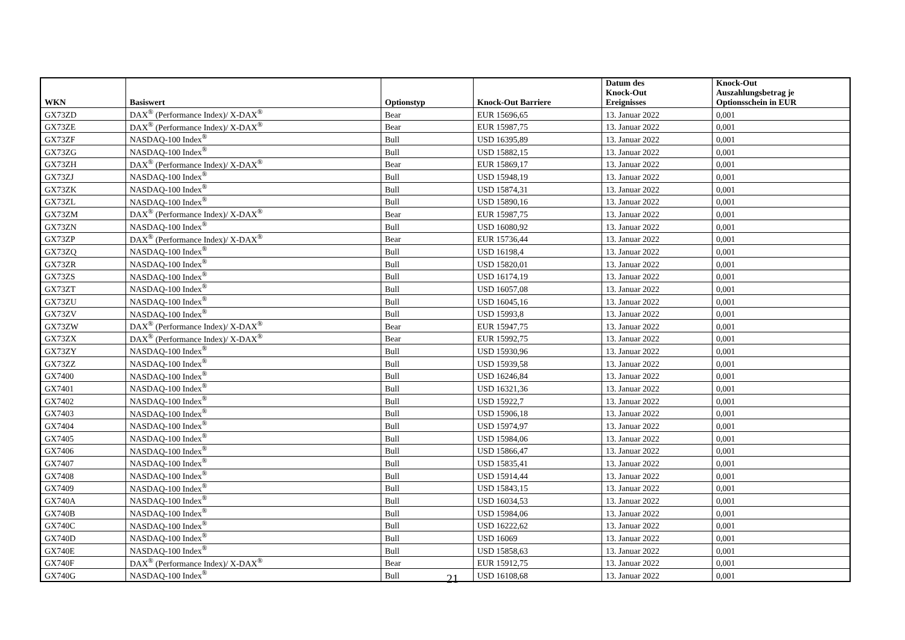| WKN | Basiswert | Optionstyp | Knock-Out Barriere | Datum des Knock-Out Ereignisses | Knock-Out Auszahlungsbetrag je Optionsschein in EUR |
| --- | --- | --- | --- | --- | --- |
| GX73ZD | DAX<sup>®</sup> (Performance Index)/ X-DAX<sup>®</sup> | Bear | EUR 15696,65 | 13. Januar 2022 | 0,001 |
| GX73ZE | DAX<sup>®</sup> (Performance Index)/ X-DAX<sup>®</sup> | Bear | EUR 15987,75 | 13. Januar 2022 | 0,001 |
| GX73ZF | NASDAQ-100 Index<sup>®</sup> | Bull | USD 16395,89 | 13. Januar 2022 | 0,001 |
| GX73ZG | NASDAQ-100 Index<sup>®</sup> | Bull | USD 15882,15 | 13. Januar 2022 | 0,001 |
| GX73ZH | DAX<sup>®</sup> (Performance Index)/ X-DAX<sup>®</sup> | Bear | EUR 15869,17 | 13. Januar 2022 | 0,001 |
| GX73ZJ | NASDAQ-100 Index<sup>®</sup> | Bull | USD 15948,19 | 13. Januar 2022 | 0,001 |
| GX73ZK | NASDAQ-100 Index<sup>®</sup> | Bull | USD 15874,31 | 13. Januar 2022 | 0,001 |
| GX73ZL | NASDAQ-100 Index<sup>®</sup> | Bull | USD 15890,16 | 13. Januar 2022 | 0,001 |
| GX73ZM | DAX<sup>®</sup> (Performance Index)/ X-DAX<sup>®</sup> | Bear | EUR 15987,75 | 13. Januar 2022 | 0,001 |
| GX73ZN | NASDAQ-100 Index<sup>®</sup> | Bull | USD 16080,92 | 13. Januar 2022 | 0,001 |
| GX73ZP | DAX<sup>®</sup> (Performance Index)/ X-DAX<sup>®</sup> | Bear | EUR 15736,44 | 13. Januar 2022 | 0,001 |
| GX73ZQ | NASDAQ-100 Index<sup>®</sup> | Bull | USD 16198,4 | 13. Januar 2022 | 0,001 |
| GX73ZR | NASDAQ-100 Index<sup>®</sup> | Bull | USD 15820,01 | 13. Januar 2022 | 0,001 |
| GX73ZS | NASDAQ-100 Index<sup>®</sup> | Bull | USD 16174,19 | 13. Januar 2022 | 0,001 |
| GX73ZT | NASDAQ-100 Index<sup>®</sup> | Bull | USD 16057,08 | 13. Januar 2022 | 0,001 |
| GX73ZU | NASDAQ-100 Index<sup>®</sup> | Bull | USD 16045,16 | 13. Januar 2022 | 0,001 |
| GX73ZV | NASDAQ-100 Index<sup>®</sup> | Bull | USD 15993,8 | 13. Januar 2022 | 0,001 |
| GX73ZW | DAX<sup>®</sup> (Performance Index)/ X-DAX<sup>®</sup> | Bear | EUR 15947,75 | 13. Januar 2022 | 0,001 |
| GX73ZX | DAX<sup>®</sup> (Performance Index)/ X-DAX<sup>®</sup> | Bear | EUR 15992,75 | 13. Januar 2022 | 0,001 |
| GX73ZY | NASDAQ-100 Index<sup>®</sup> | Bull | USD 15930,96 | 13. Januar 2022 | 0,001 |
| GX73ZZ | NASDAQ-100 Index<sup>®</sup> | Bull | USD 15939,58 | 13. Januar 2022 | 0,001 |
| GX7400 | NASDAQ-100 Index<sup>®</sup> | Bull | USD 16246,84 | 13. Januar 2022 | 0,001 |
| GX7401 | NASDAQ-100 Index<sup>®</sup> | Bull | USD 16321,36 | 13. Januar 2022 | 0,001 |
| GX7402 | NASDAQ-100 Index<sup>®</sup> | Bull | USD 15922,7 | 13. Januar 2022 | 0,001 |
| GX7403 | NASDAQ-100 Index<sup>®</sup> | Bull | USD 15906,18 | 13. Januar 2022 | 0,001 |
| GX7404 | NASDAQ-100 Index<sup>®</sup> | Bull | USD 15974,97 | 13. Januar 2022 | 0,001 |
| GX7405 | NASDAQ-100 Index<sup>®</sup> | Bull | USD 15984,06 | 13. Januar 2022 | 0,001 |
| GX7406 | NASDAQ-100 Index<sup>®</sup> | Bull | USD 15866,47 | 13. Januar 2022 | 0,001 |
| GX7407 | NASDAQ-100 Index<sup>®</sup> | Bull | USD 15835,41 | 13. Januar 2022 | 0,001 |
| GX7408 | NASDAQ-100 Index<sup>®</sup> | Bull | USD 15914,44 | 13. Januar 2022 | 0,001 |
| GX7409 | NASDAQ-100 Index<sup>®</sup> | Bull | USD 15843,15 | 13. Januar 2022 | 0,001 |
| GX740A | NASDAQ-100 Index<sup>®</sup> | Bull | USD 16034,53 | 13. Januar 2022 | 0,001 |
| GX740B | NASDAQ-100 Index<sup>®</sup> | Bull | USD 15984,06 | 13. Januar 2022 | 0,001 |
| GX740C | NASDAQ-100 Index<sup>®</sup> | Bull | USD 16222,62 | 13. Januar 2022 | 0,001 |
| GX740D | NASDAQ-100 Index<sup>®</sup> | Bull | USD 16069 | 13. Januar 2022 | 0,001 |
| GX740E | NASDAQ-100 Index<sup>®</sup> | Bull | USD 15858,63 | 13. Januar 2022 | 0,001 |
| GX740F | DAX<sup>®</sup> (Performance Index)/ X-DAX<sup>®</sup> | Bear | EUR 15912,75 | 13. Januar 2022 | 0,001 |
| GX740G | NASDAQ-100 Index<sup>®</sup> | Bull | USD 16108,68 | 13. Januar 2022 | 0,001 |
21